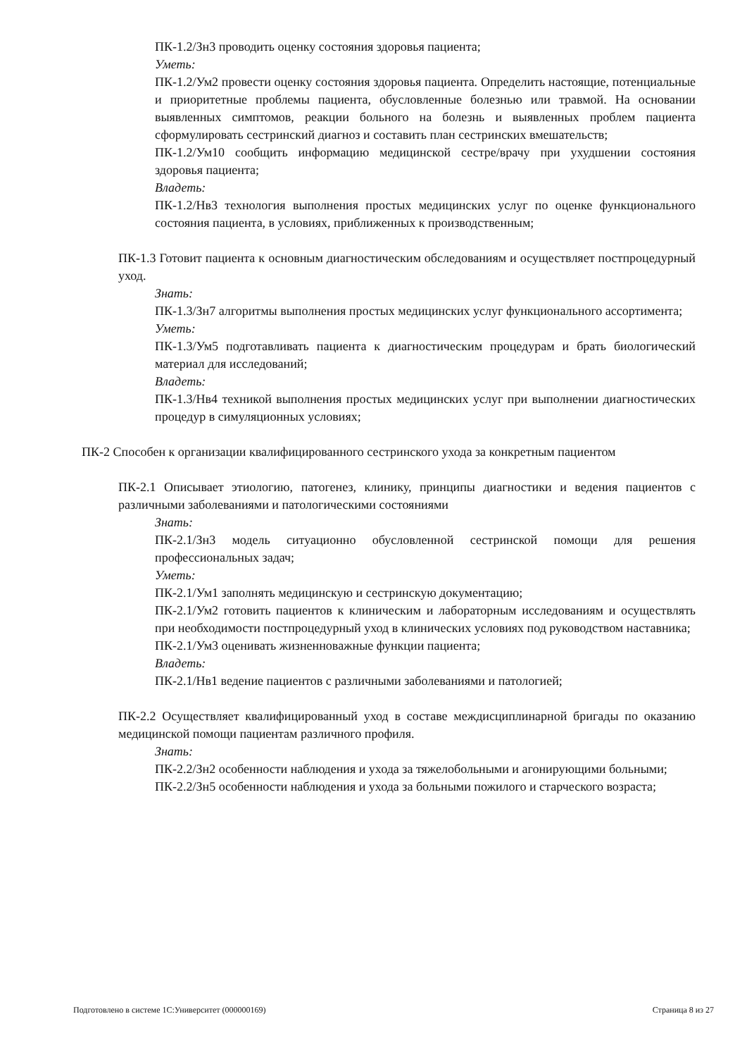ПК-1.2/Зн3 проводить оценку состояния здоровья пациента;
Уметь:
ПК-1.2/Ум2 провести оценку состояния здоровья пациента. Определить настоящие, потенциальные и приоритетные проблемы пациента, обусловленные болезнью или травмой. На основании выявленных симптомов, реакции больного на болезнь и выявленных проблем пациента сформулировать сестринский диагноз и составить план сестринских вмешательств;
ПК-1.2/Ум10 сообщить информацию медицинской сестре/врачу при ухудшении состояния здоровья пациента;
Владеть:
ПК-1.2/Нв3 технология выполнения простых медицинских услуг по оценке функционального состояния пациента, в условиях, приближенных к производственным;
ПК-1.3 Готовит пациента к основным диагностическим обследованиям и осуществляет постпроцедурный уход.
Знать:
ПК-1.3/Зн7 алгоритмы выполнения простых медицинских услуг функционального ассортимента;
Уметь:
ПК-1.3/Ум5 подготавливать пациента к диагностическим процедурам и брать биологический материал для исследований;
Владеть:
ПК-1.3/Нв4 техникой выполнения простых медицинских услуг при выполнении диагностических процедур в симуляционных условиях;
ПК-2 Способен к организации квалифицированного сестринского ухода за конкретным пациентом
ПК-2.1 Описывает этиологию, патогенез, клинику, принципы диагностики и ведения пациентов с различными заболеваниями и патологическими состояниями
Знать:
ПК-2.1/Зн3 модель ситуационно обусловленной сестринской помощи для решения профессиональных задач;
Уметь:
ПК-2.1/Ум1 заполнять медицинскую и сестринскую документацию;
ПК-2.1/Ум2 готовить пациентов к клиническим и лабораторным исследованиям и осуществлять при необходимости постпроцедурный уход в клинических условиях под руководством наставника;
ПК-2.1/Ум3 оценивать жизненноважные функции пациента;
Владеть:
ПК-2.1/Нв1 ведение пациентов с различными заболеваниями и патологией;
ПК-2.2 Осуществляет квалифицированный уход в составе междисциплинарной бригады по оказанию медицинской помощи пациентам различного профиля.
Знать:
ПК-2.2/Зн2 особенности наблюдения и ухода за тяжелобольными и агонирующими больными;
ПК-2.2/Зн5 особенности наблюдения и ухода за больными пожилого и старческого возраста;
Подготовлено в системе 1С:Университет (000000169) Страница 8 из 27